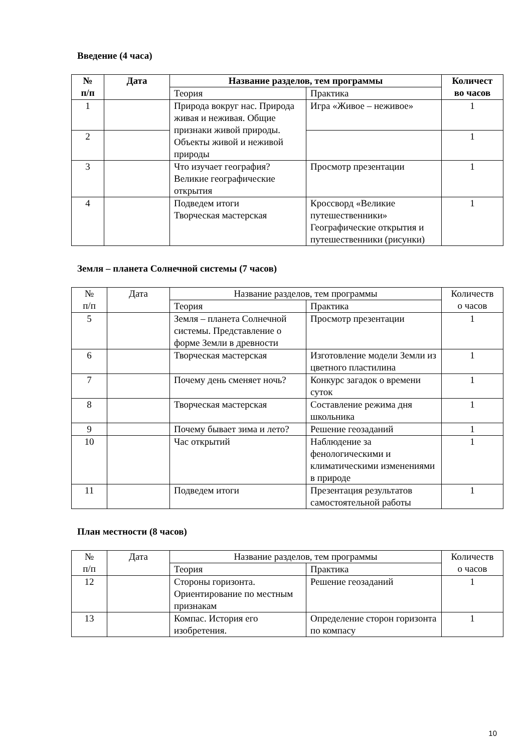Введение (4 часа)
| № п/п | Дата | Название разделов, тем программы | | Количест во часов |
| --- | --- | --- | --- | --- |
| | | Теория | Практика | |
| 1 | | Природа вокруг нас. Природа живая и неживая. Общие признаки живой природы. Объекты живой и неживой природы | Игра «Живое – неживое» | 1 |
| 2 | | | | 1 |
| 3 | | Что изучает география? Великие географические открытия | Просмотр презентации | 1 |
| 4 | | Подведем итоги Творческая мастерская | Кроссворд «Великие путешественники» Географические открытия и путешественники (рисунки) | 1 |
Земля – планета Солнечной системы (7 часов)
| № п/п | Дата | Название разделов, тем программы | | Количеств о часов |
| --- | --- | --- | --- | --- |
| | | Теория | Практика | |
| 5 | | Земля – планета Солнечной системы. Представление о форме Земли в древности | Просмотр презентации | 1 |
| 6 | | Творческая мастерская | Изготовление модели Земли из цветного пластилина | 1 |
| 7 | | Почему день сменяет ночь? | Конкурс загадок о времени суток | 1 |
| 8 | | Творческая мастерская | Составление режима дня школьника | 1 |
| 9 | | Почему бывает зима и лето? | Решение геозаданий | 1 |
| 10 | | Час открытий | Наблюдение за фенологическими и климатическими изменениями в природе | 1 |
| 11 | | Подведем итоги | Презентация результатов самостоятельной работы | 1 |
План местности (8 часов)
| № п/п | Дата | Название разделов, тем программы | | Количеств о часов |
| --- | --- | --- | --- | --- |
| | | Теория | Практика | |
| 12 | | Стороны горизонта. Ориентирование по местным признакам | Решение геозаданий | 1 |
| 13 | | Компас. История его изобретения. | Определение сторон горизонта по компасу | 1 |
10